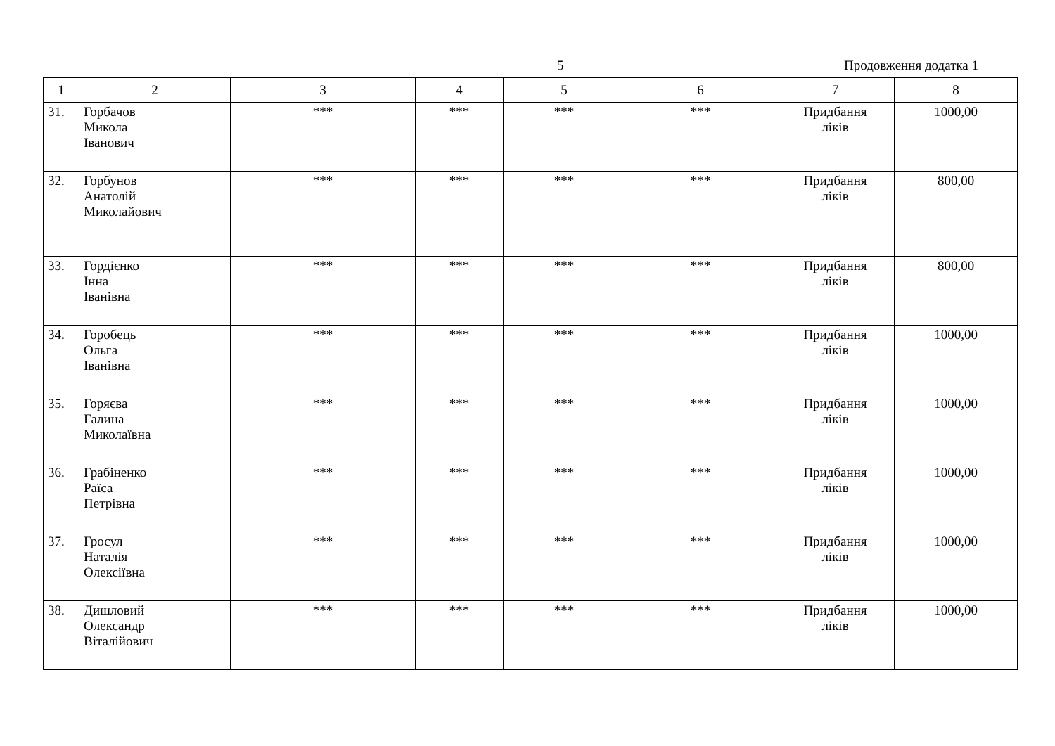5 Продовження додатка 1
| 1 | 2 | 3 | 4 | 5 | 6 | 7 | 8 |
| --- | --- | --- | --- | --- | --- | --- | --- |
| 31. | Горбачов Микола Іванович | *** | *** | *** | *** | Придбання ліків | 1000,00 |
| 32. | Горбунов Анатолій Миколайович | *** | *** | *** | *** | Придбання ліків | 800,00 |
| 33. | Гордієнко Інна Іванівна | *** | *** | *** | *** | Придбання ліків | 800,00 |
| 34. | Горобець Ольга Іванівна | *** | *** | *** | *** | Придбання ліків | 1000,00 |
| 35. | Горяєва Галина Миколаївна | *** | *** | *** | *** | Придбання ліків | 1000,00 |
| 36. | Грабіненко Раїса Петрівна | *** | *** | *** | *** | Придбання ліків | 1000,00 |
| 37. | Гросул Наталія Олексіївна | *** | *** | *** | *** | Придбання ліків | 1000,00 |
| 38. | Дишловий Олександр Віталійович | *** | *** | *** | *** | Придбання ліків | 1000,00 |